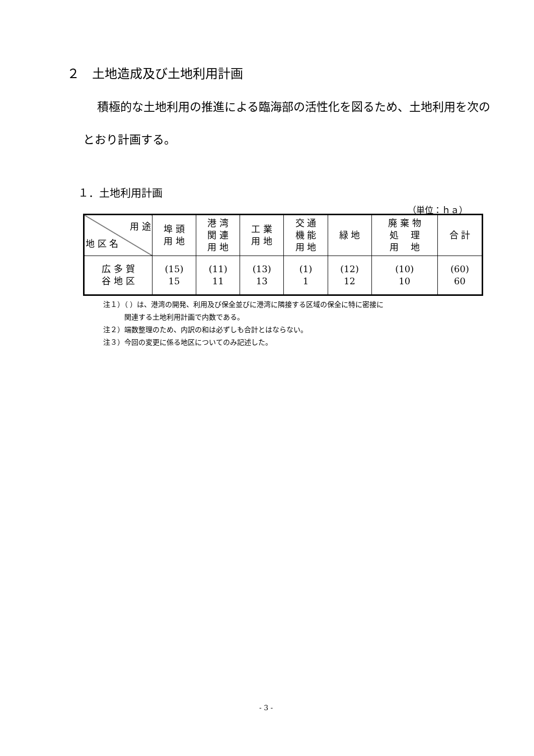２　土地造成及び土地利用計画
積極的な土地利用の推進による臨海部の活性化を図るため、土地利用を次のとおり計画する。
１．土地利用計画
（単位：ｈａ）
| 用 途 地 区 名 | 埠 頭 用 地 | 港 湾 関 連 用 地 | 工 業 用 地 | 交 通 機 能 用 地 | 緑 地 | 廃 棄 物 処 理 用 地 | 合 計 |
| --- | --- | --- | --- | --- | --- | --- | --- |
| 広 多 賀 谷 地 区 | (15) 15 | (11) 11 | (13) 13 | (1) 1 | (12) 12 | (10) 10 | (60) 60 |
注１）（ ）は、港湾の開発、利用及び保全並びに港湾に隣接する区域の保全に特に密接に
　　　関連する土地利用計画で内数である。
注２）端数整理のため、内訳の和は必ずしも合計とはならない。
注３）今回の変更に係る地区についてのみ記述した。
- 3 -